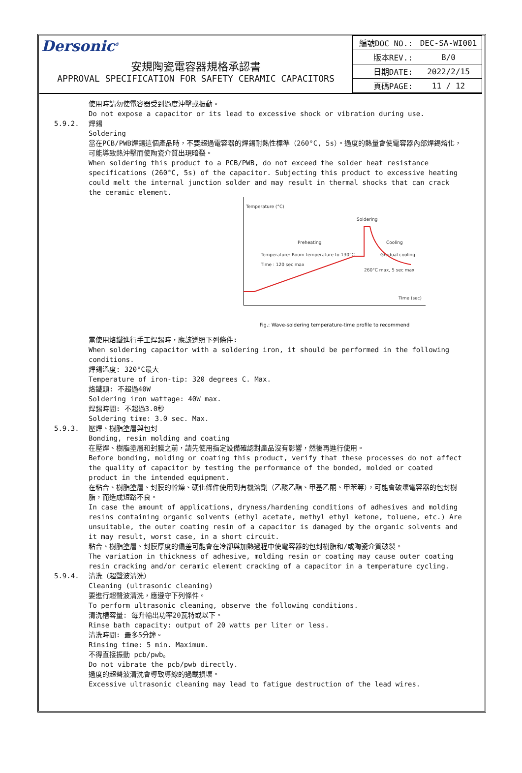Dersonic<sup>®</sup>
安規陶瓷電容器規格承認書
APPROVAL SPECIFICATION FOR SAFETY CERAMIC CAPACITORS
| 編號DOC NO.: | DEC-SA-WI001 |
| 版本REV.: | B/0 |
| 日期DATE: | 2022/2/15 |
| 頁碼PAGE: | 11 / 12 |
使用時請勿使電容器受到過度沖擊或振動。
Do not expose a capacitor or its lead to excessive shock or vibration during use.
5.9.2. 焊錫
Soldering
當在PCB/PWB焊錫這個產品時，不要超過電容器的焊錫耐熱性標準（260°C, 5s）。過度的熱量會使電容器內部焊錫熔化，可能導致熱沖擊而使陶瓷介質出現暗裂。
When soldering this product to a PCB/PWB, do not exceed the solder heat resistance specifications (260°C, 5s) of the capacitor. Subjecting this product to excessive heating could melt the internal junction solder and may result in thermal shocks that can crack the ceramic element.
Temperature (°C)
Soldering
Preheating
Cooling
Temperature: Room temperature to 130°C
Time : 120 sec max
Gradual cooling
260°C max, 5 sec max
Time (sec)
Fig.: Wave-soldering temperature-time profile to recommend
當使用烙鐵進行手工焊錫時，應該遵照下列條件:
When soldering capacitor with a soldering iron, it should be performed in the following conditions.
焊錫溫度: 320°C最大
Temperature of iron-tip: 320 degrees C. Max.
烙鐵頭: 不超過40W
Soldering iron wattage: 40W max.
焊錫時間: 不超過3.0秒
Soldering time: 3.0 sec. Max.
5.9.3. 壓焊、樹脂塗層與包封
Bonding, resin molding and coating
在壓焊、樹脂塗層和封膜之前，請先使用指定設備確認對產品沒有影響，然後再進行使用。
Before bonding, molding or coating this product, verify that these processes do not affect the quality of capacitor by testing the performance of the bonded, molded or coated product in the intended equipment.
在粘合、樹脂塗層、封膜的幹燥、硬化條件使用到有機溶劑（乙酸乙酯、甲基乙酮、甲苯等），可能會破壞電容器的包封樹脂，而造成短路不良。
In case the amount of applications, dryness/hardening conditions of adhesives and molding resins containing organic solvents (ethyl acetate, methyl ethyl ketone, toluene, etc.) Are unsuitable, the outer coating resin of a capacitor is damaged by the organic solvents and it may result, worst case, in a short circuit.
粘合、樹脂塗層、封膜厚度的偏差可能會在冷卻與加熱過程中使電容器的包封樹脂和/或陶瓷介質破裂。
The variation in thickness of adhesive, molding resin or coating may cause outer coating resin cracking and/or ceramic element cracking of a capacitor in a temperature cycling.
5.9.4. 清洗（超聲波清洗）
Cleaning (ultrasonic cleaning)
要進行超聲波清洗，應遵守下列條件。
To perform ultrasonic cleaning, observe the following conditions.
清洗槽容量: 每升輸出功率20瓦特或以下。
Rinse bath capacity: output of 20 watts per liter or less.
清洗時間: 最多5分鐘。
Rinsing time: 5 min. Maximum.
不得直接振動 pcb/pwb。
Do not vibrate the pcb/pwb directly.
過度的超聲波清洗會導致導線的過載損壞。
Excessive ultrasonic cleaning may lead to fatigue destruction of the lead wires.